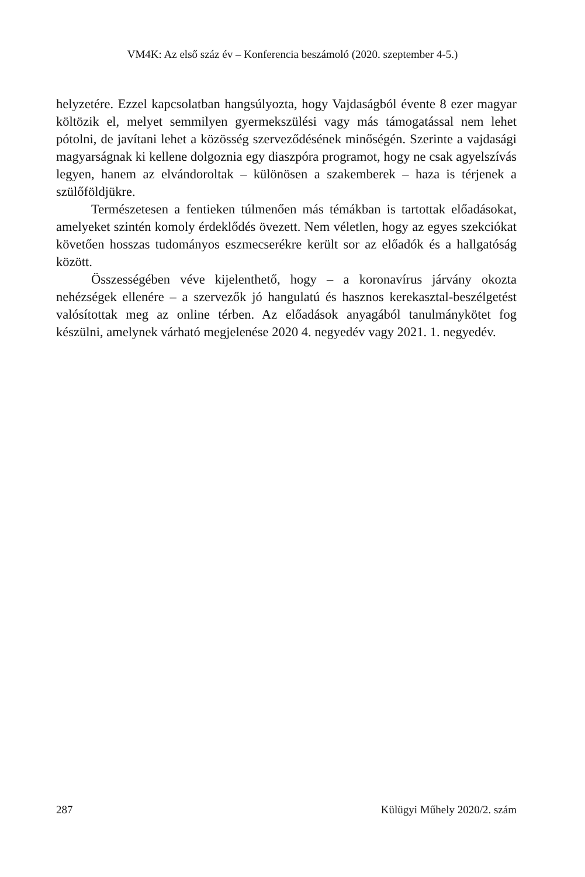VM4K: Az első száz év – Konferencia beszámoló (2020. szeptember 4-5.)
helyzetére. Ezzel kapcsolatban hangsúlyozta, hogy Vajdaságból évente 8 ezer magyar költözik el, melyet semmilyen gyermekszülési vagy más támogatással nem lehet pótolni, de javítani lehet a közösség szerveződésének minőségén. Szerinte a vajdasági magyarságnak ki kellene dolgoznia egy diaszpóra programot, hogy ne csak agyelszívás legyen, hanem az elvándoroltak – különösen a szakemberek – haza is térjenek a szülőföldjükre.
Természetesen a fentieken túlmenően más témákban is tartottak előadásokat, amelyeket szintén komoly érdeklődés övezett. Nem véletlen, hogy az egyes szekciókat követően hosszas tudományos eszmecserékre került sor az előadók és a hallgatóság között.
Összességében véve kijelenthető, hogy – a koronavírus járvány okozta nehézségek ellenére – a szervezők jó hangulatú és hasznos kerekasztal-beszélgetést valósítottak meg az online térben. Az előadások anyagából tanulmánykötet fog készülni, amelynek várható megjelenése 2020 4. negyedév vagy 2021. 1. negyedév.
287 Külügyi Műhely 2020/2. szám